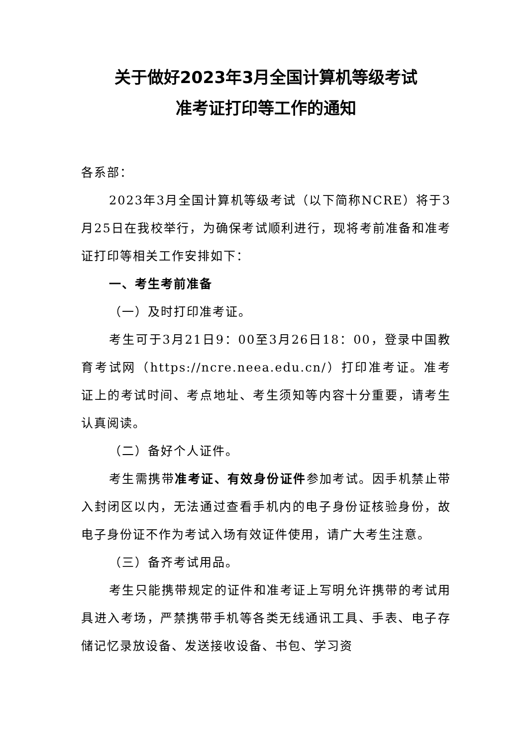关于做好2023年3月全国计算机等级考试
准考证打印等工作的通知
各系部：
2023年3月全国计算机等级考试（以下简称NCRE）将于3月25日在我校举行，为确保考试顺利进行，现将考前准备和准考证打印等相关工作安排如下：
一、考生考前准备
（一）及时打印准考证。
考生可于3月21日9：00至3月26日18：00，登录中国教育考试网（https://ncre.neea.edu.cn/）打印准考证。准考证上的考试时间、考点地址、考生须知等内容十分重要，请考生认真阅读。
（二）备好个人证件。
考生需携带准考证、有效身份证件参加考试。因手机禁止带入封闭区以内，无法通过查看手机内的电子身份证核验身份，故电子身份证不作为考试入场有效证件使用，请广大考生注意。
（三）备齐考试用品。
考生只能携带规定的证件和准考证上写明允许携带的考试用具进入考场，严禁携带手机等各类无线通讯工具、手表、电子存储记忆录放设备、发送接收设备、书包、学习资